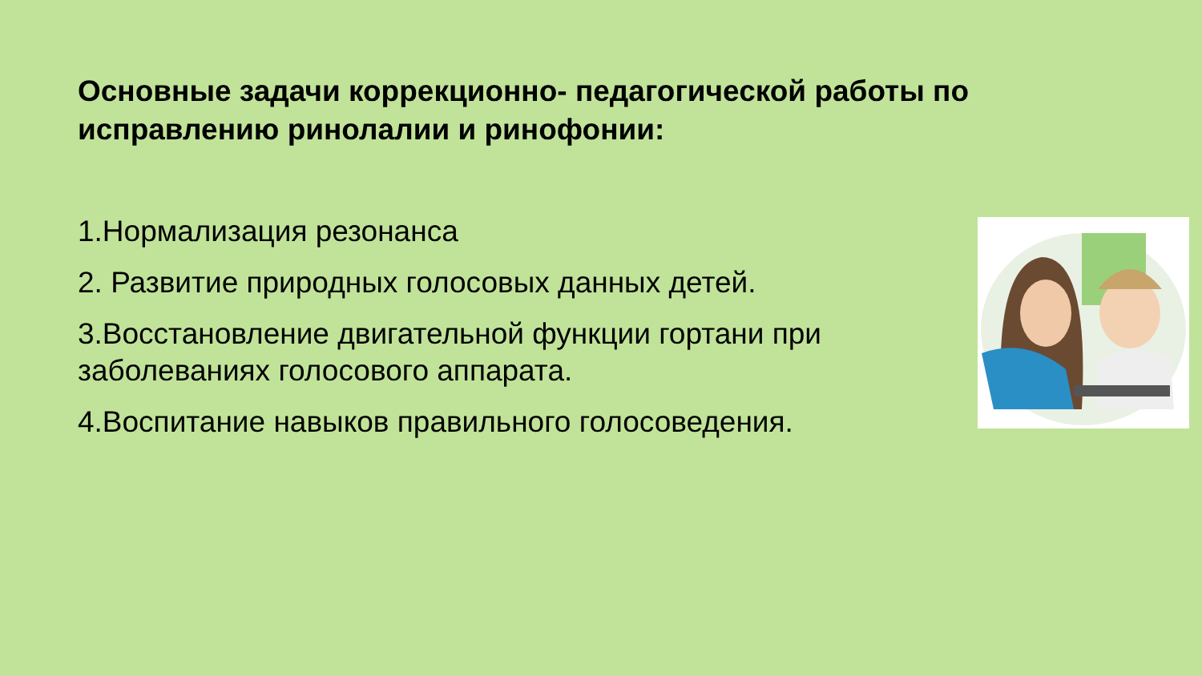Основные задачи коррекционно- педагогической работы по исправлению ринолалии и ринофонии:
1.Нормализация резонанса
2. Развитие природных голосовых данных детей.
3.Восстановление двигательной функции гортани при заболеваниях голосового аппарата.
4.Воспитание навыков правильного голосоведения.